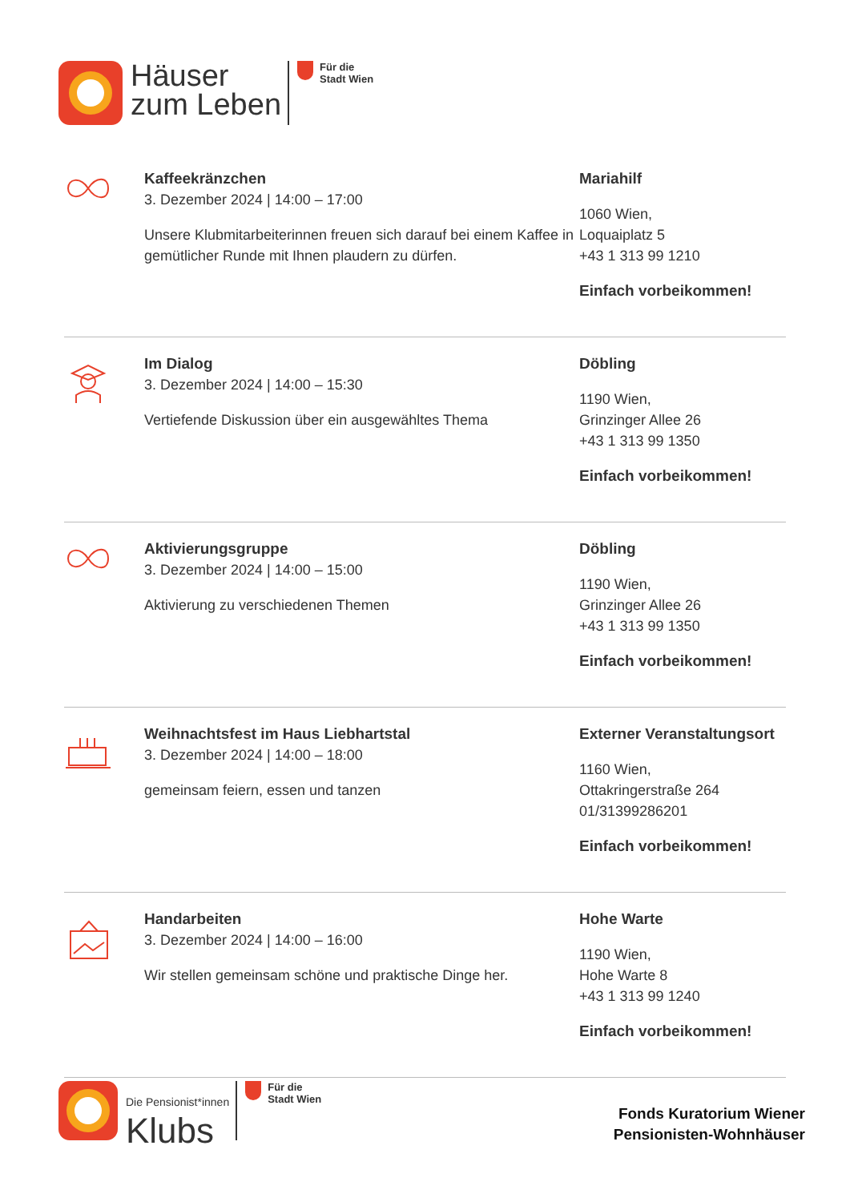Häuser
zum Leben
Für die
Stadt Wien
Kaffeekränzchen
3. Dezember 2024 | 14:00 – 17:00
Unsere Klubmitarbeiterinnen freuen sich darauf bei einem Kaffee in gemütlicher Runde mit Ihnen plaudern zu dürfen.
Mariahilf
1060 Wien,
Loquaiplatz 5
+43 1 313 99 1210
Einfach vorbeikommen!
Im Dialog
3. Dezember 2024 | 14:00 – 15:30
Vertiefende Diskussion über ein ausgewähltes Thema
Döbling
1190 Wien,
Grinzinger Allee 26
+43 1 313 99 1350
Einfach vorbeikommen!
Aktivierungsgruppe
3. Dezember 2024 | 14:00 – 15:00
Aktivierung zu verschiedenen Themen
Döbling
1190 Wien,
Grinzinger Allee 26
+43 1 313 99 1350
Einfach vorbeikommen!
Weihnachtsfest im Haus Liebhartstal
3. Dezember 2024 | 14:00 – 18:00
gemeinsam feiern, essen und tanzen
Externer Veranstaltungsort
1160 Wien,
Ottakringerstraße 264
01/31399286201
Einfach vorbeikommen!
Handarbeiten
3. Dezember 2024 | 14:00 – 16:00
Wir stellen gemeinsam schöne und praktische Dinge her.
Hohe Warte
1190 Wien,
Hohe Warte 8
+43 1 313 99 1240
Einfach vorbeikommen!
Die Pensionist*innen
Klubs
Für die
Stadt Wien
Fonds Kuratorium Wiener
Pensionisten-Wohnhäuser